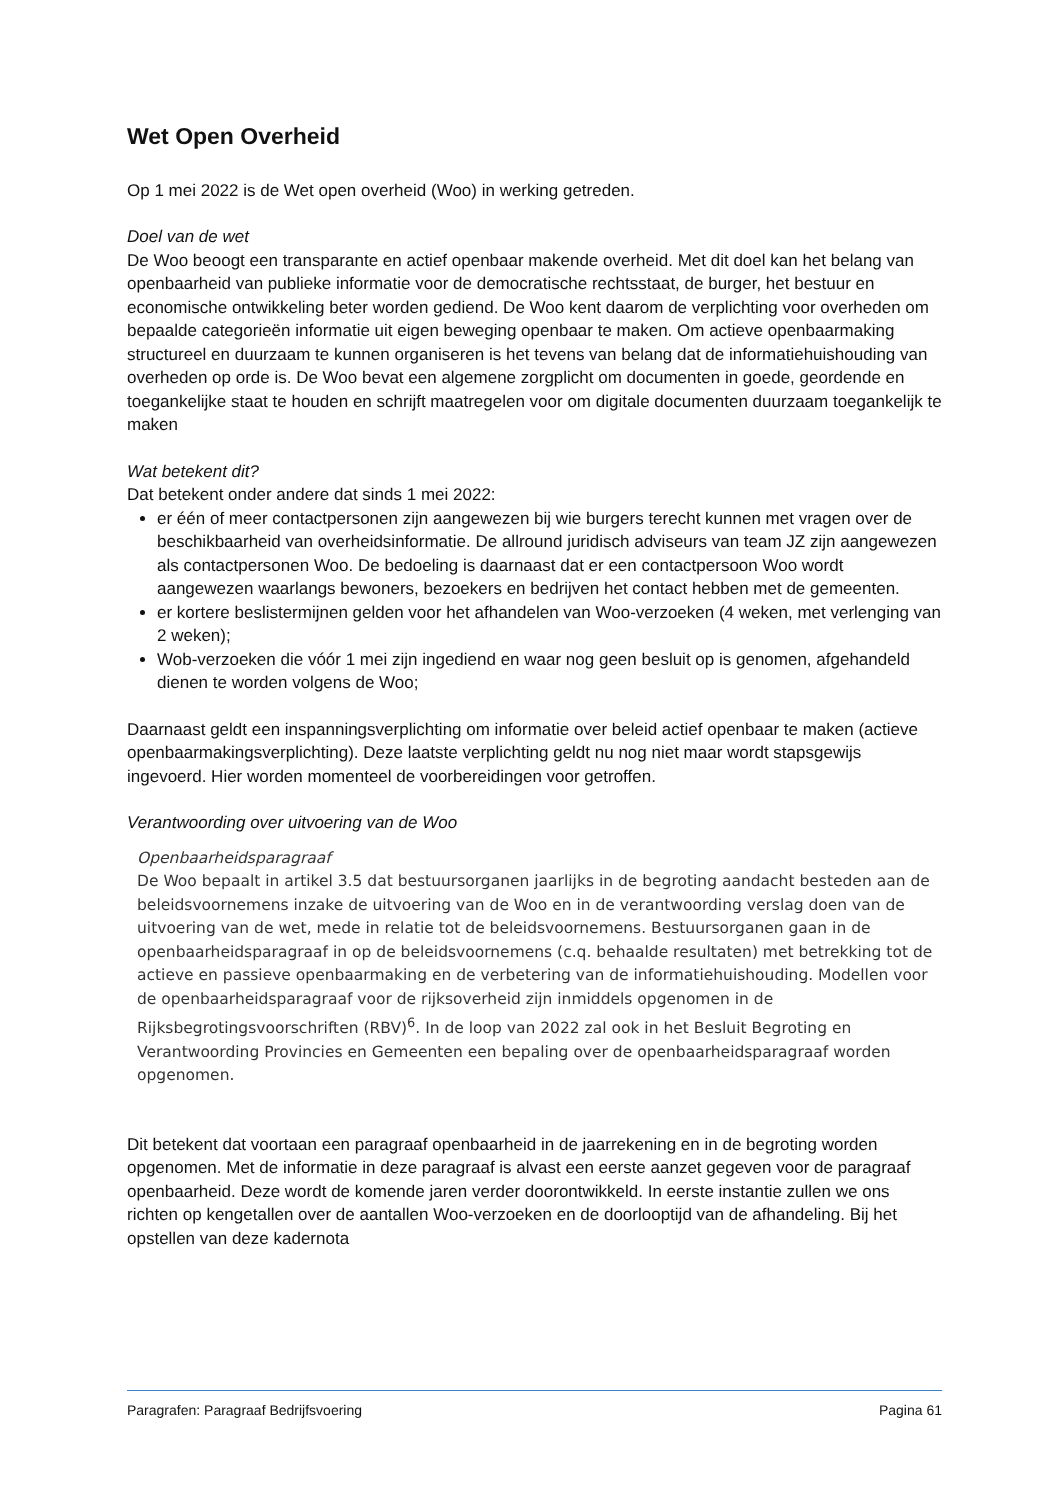Wet Open Overheid
Op 1 mei 2022 is de Wet open overheid (Woo) in werking getreden.
Doel van de wet
De Woo beoogt een transparante en actief openbaar makende overheid. Met dit doel kan het belang van openbaarheid van publieke informatie voor de democratische rechtsstaat, de burger, het bestuur en economische ontwikkeling beter worden gediend. De Woo kent daarom de verplichting voor overheden om bepaalde categorieën informatie uit eigen beweging openbaar te maken. Om actieve openbaarmaking structureel en duurzaam te kunnen organiseren is het tevens van belang dat de informatiehuishouding van overheden op orde is. De Woo bevat een algemene zorgplicht om documenten in goede, geordende en toegankelijke staat te houden en schrijft maatregelen voor om digitale documenten duurzaam toegankelijk te maken
Wat betekent dit?
Dat betekent onder andere dat sinds 1 mei 2022:
er één of meer contactpersonen zijn aangewezen bij wie burgers terecht kunnen met vragen over de beschikbaarheid van overheidsinformatie. De allround juridisch adviseurs van team JZ zijn aangewezen als contactpersonen Woo. De bedoeling is daarnaast dat er een contactpersoon Woo wordt aangewezen waarlangs bewoners, bezoekers en bedrijven het contact hebben met de gemeenten.
er kortere beslistermijnen gelden voor het afhandelen van Woo-verzoeken (4 weken, met verlenging van 2 weken);
Wob-verzoeken die vóór 1 mei zijn ingediend en waar nog geen besluit op is genomen, afgehandeld dienen te worden volgens de Woo;
Daarnaast geldt een inspanningsverplichting om informatie over beleid actief openbaar te maken (actieve openbaarmakingsverplichting). Deze laatste verplichting geldt nu nog niet maar wordt stapsgewijs ingevoerd. Hier worden momenteel de voorbereidingen voor getroffen.
Verantwoording over uitvoering van de Woo
Openbaarheidsparagraaf
De Woo bepaalt in artikel 3.5 dat bestuursorganen jaarlijks in de begroting aandacht besteden aan de beleidsvoornemens inzake de uitvoering van de Woo en in de verantwoording verslag doen van de uitvoering van de wet, mede in relatie tot de beleidsvoornemens. Bestuursorganen gaan in de openbaarheidsparagraaf in op de beleidsvoornemens (c.q. behaalde resultaten) met betrekking tot de actieve en passieve openbaarmaking en de verbetering van de informatiehuishouding. Modellen voor de openbaarheidsparagraaf voor de rijksoverheid zijn inmiddels opgenomen in de Rijksbegrotingsvoorschriften (RBV)<sup>6</sup>. In de loop van 2022 zal ook in het Besluit Begroting en Verantwoording Provincies en Gemeenten een bepaling over de openbaarheidsparagraaf worden opgenomen.
Dit betekent dat voortaan een paragraaf openbaarheid in de jaarrekening en in de begroting worden opgenomen. Met de informatie in deze paragraaf is alvast een eerste aanzet gegeven voor de paragraaf openbaarheid. Deze wordt de komende jaren verder doorontwikkeld. In eerste instantie zullen we ons richten op kengetallen over de aantallen Woo-verzoeken en de doorlooptijd van de afhandeling. Bij het opstellen van deze kadernota
Paragrafen: Paragraaf Bedrijfsvoering Pagina 61